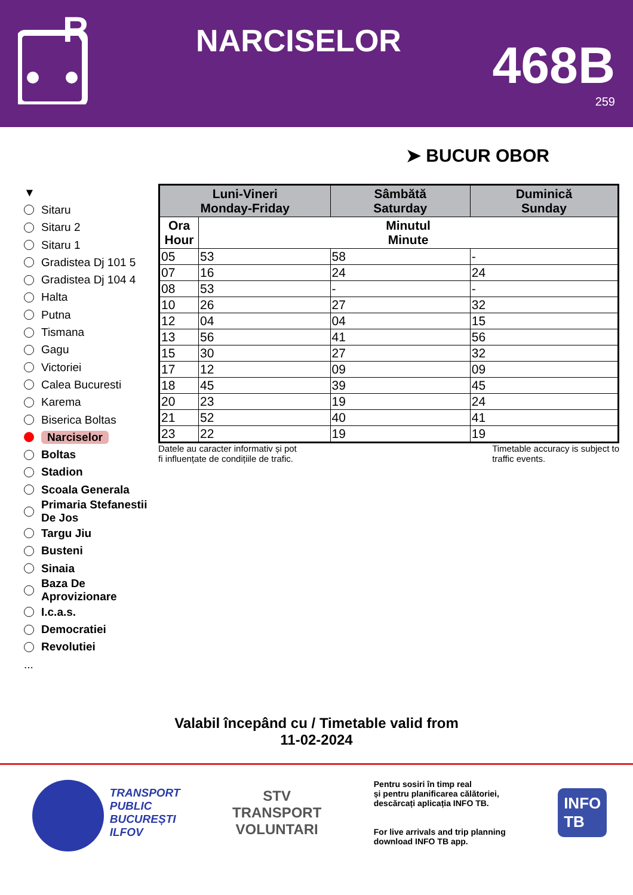R
NARCISELOR
468B
259
➤ BUCUR OBOR
▼
Sitaru
Sitaru 2
Sitaru 1
Gradistea Dj 101 5
Gradistea Dj 104 4
Halta
Putna
Tismana
Gagu
Victoriei
Calea Bucuresti
Karema
Biserica Boltas
Narciselor
Boltas
Stadion
Scoala Generala
Primaria Stefanestii De Jos
Targu Jiu
Busteni
Sinaia
Baza De Aprovizionare
I.c.a.s.
Democratiei
Revolutiei
...
| Luni-Vineri Monday-Friday | | Sâmbătă Saturday | Duminică Sunday |
| --- | --- | --- | --- |
| Ora Hour | Minutul Minute | | |
| 05 | 53 | 58 | - |
| 07 | 16 | 24 | 24 |
| 08 | 53 | - | - |
| 10 | 26 | 27 | 32 |
| 12 | 04 | 04 | 15 |
| 13 | 56 | 41 | 56 |
| 15 | 30 | 27 | 32 |
| 17 | 12 | 09 | 09 |
| 18 | 45 | 39 | 45 |
| 20 | 23 | 19 | 24 |
| 21 | 52 | 40 | 41 |
| 23 | 22 | 19 | 19 |
Datele au caracter informativ și pot
fi influențate de condițiile de trafic.
Timetable accuracy is subject to
traffic events.
Valabil începând cu / Timetable valid from
11-02-2024
TRANSPORT
PUBLIC
BUCUREȘTI
ILFOV
STV
TRANSPORT
VOLUNTARI
Pentru sosiri în timp real
și pentru planificarea călătoriei,
descărcați aplicația INFO TB.
For live arrivals and trip planning
download INFO TB app.
INFO
TB